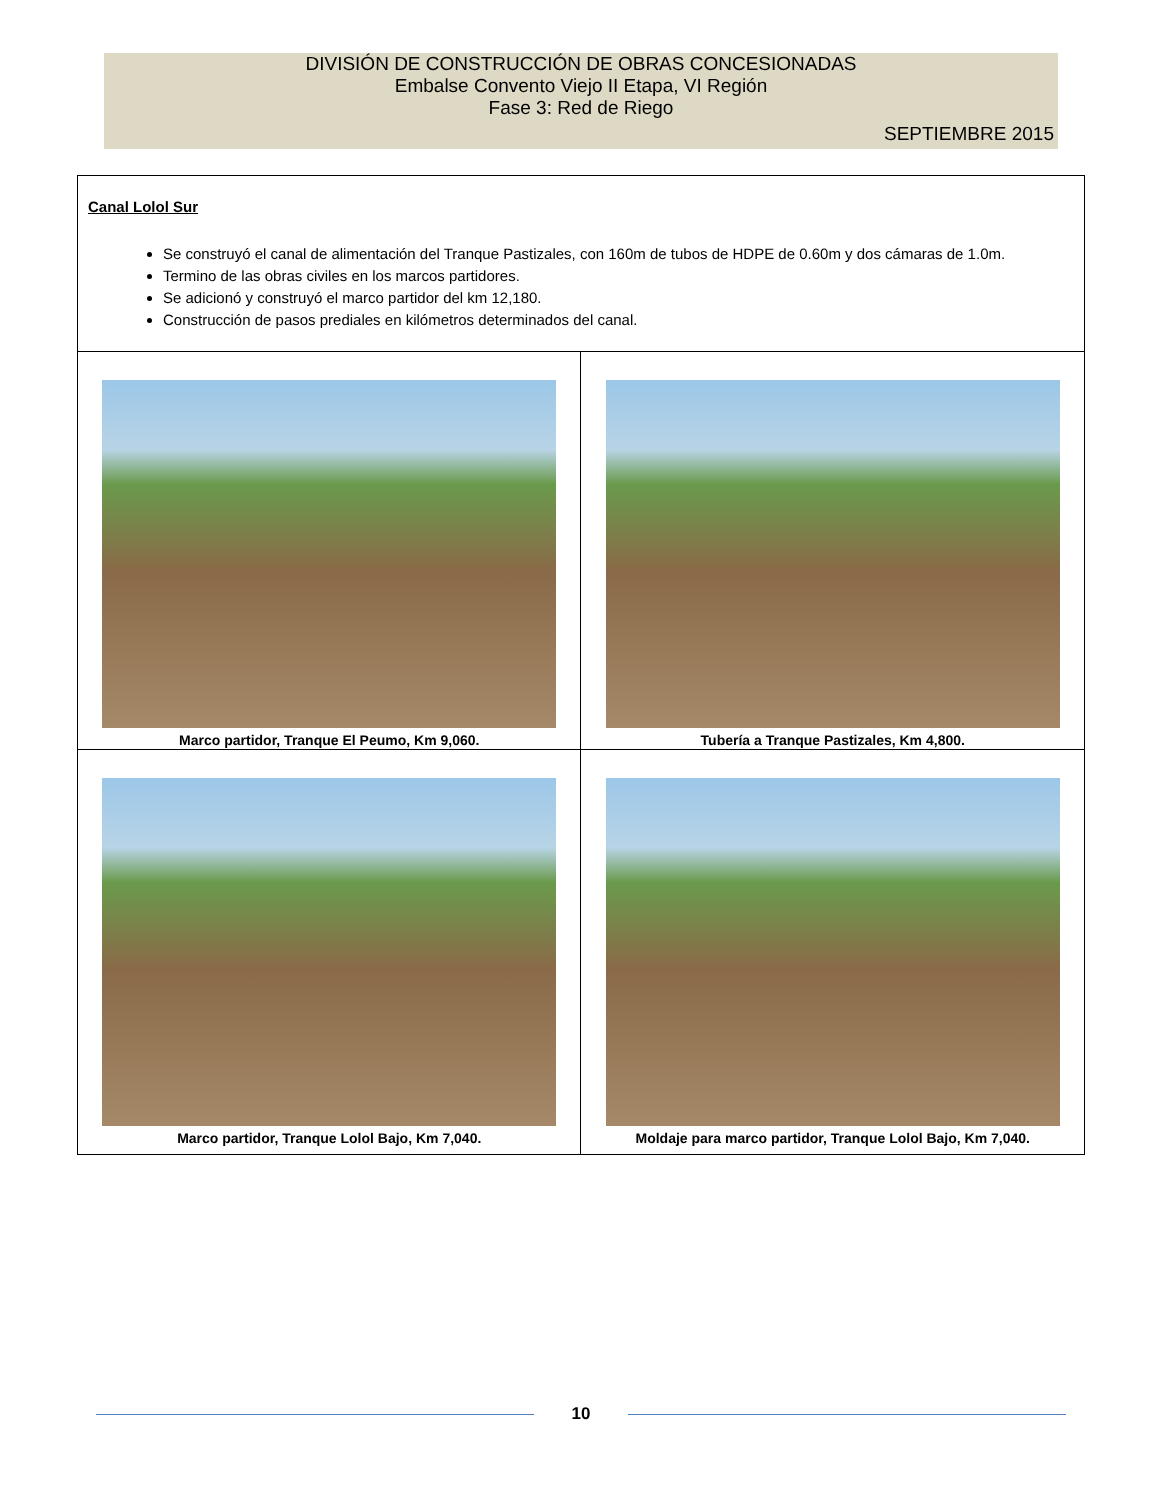DIVISIÓN DE CONSTRUCCIÓN DE OBRAS CONCESIONADAS
Embalse Convento Viejo II Etapa, VI Región
Fase 3: Red de Riego
SEPTIEMBRE 2015
| Canal Lolol Sur Se construyó el canal de alimentación del Tranque Pastizales, con 160m de tubos de HDPE de 0.60m y dos cámaras de 1.0m. Termino de las obras civiles en los marcos partidores. Se adicionó y construyó el marco partidor del km 12,180. Construcción de pasos prediales en kilómetros determinados del canal. | |
| Marco partidor, Tranque El Peumo, Km 9,060. | Tubería a Tranque Pastizales, Km 4,800. |
| Marco partidor, Tranque Lolol Bajo, Km 7,040. | Moldaje para marco partidor, Tranque Lolol Bajo, Km 7,040. |
10